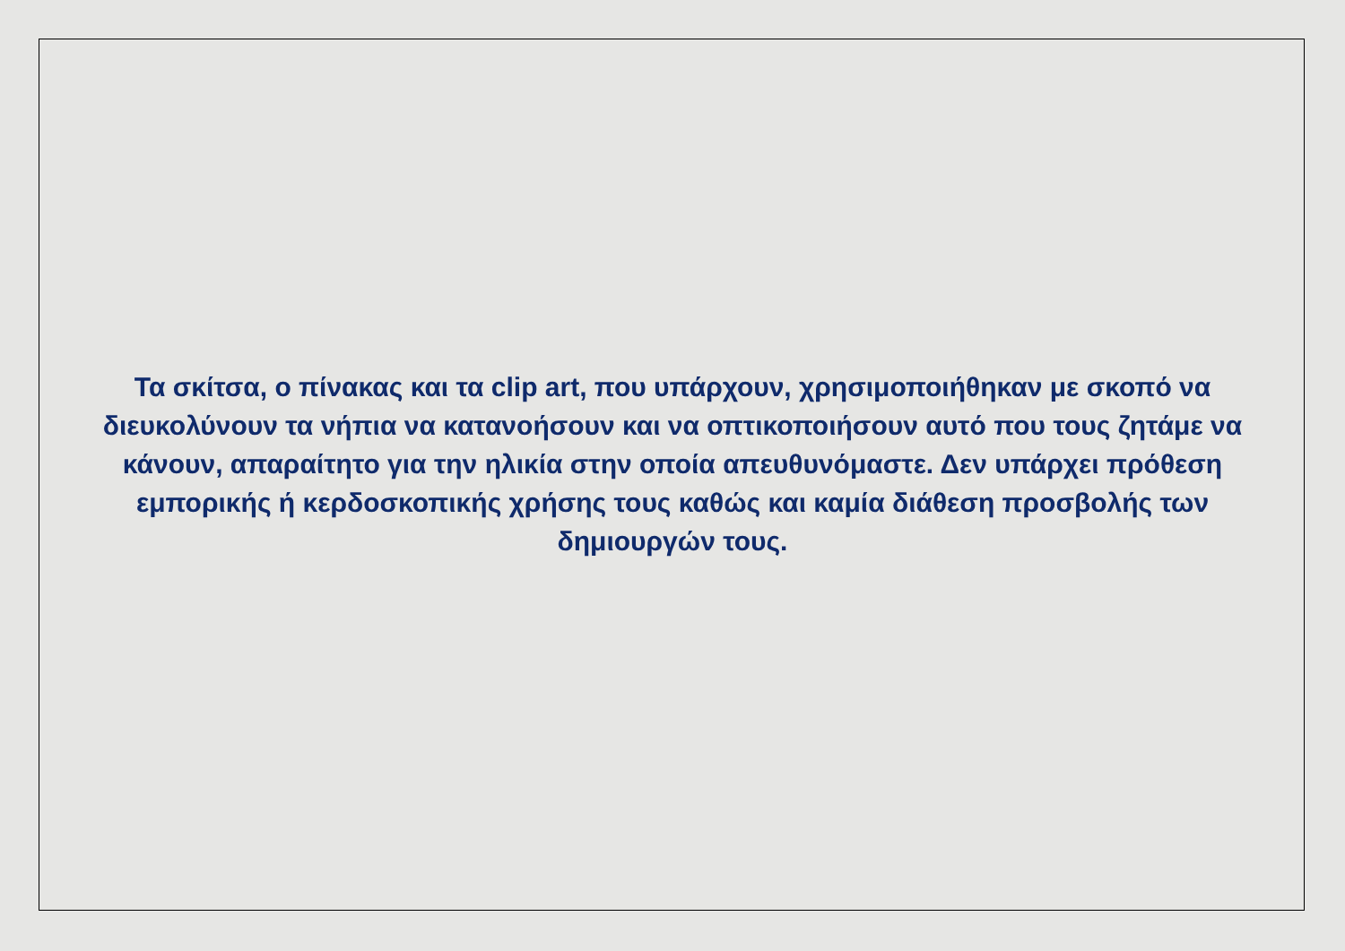Τα σκίτσα, ο πίνακας και τα clip art, που υπάρχουν, χρησιμοποιήθηκαν με σκοπό να διευκολύνουν τα νήπια να κατανοήσουν και να οπτικοποιήσουν αυτό που τους ζητάμε να κάνουν, απαραίτητο για την ηλικία στην οποία απευθυνόμαστε. Δεν υπάρχει πρόθεση εμπορικής ή κερδοσκοπικής χρήσης τους καθώς και καμία διάθεση προσβολής των δημιουργών τους.